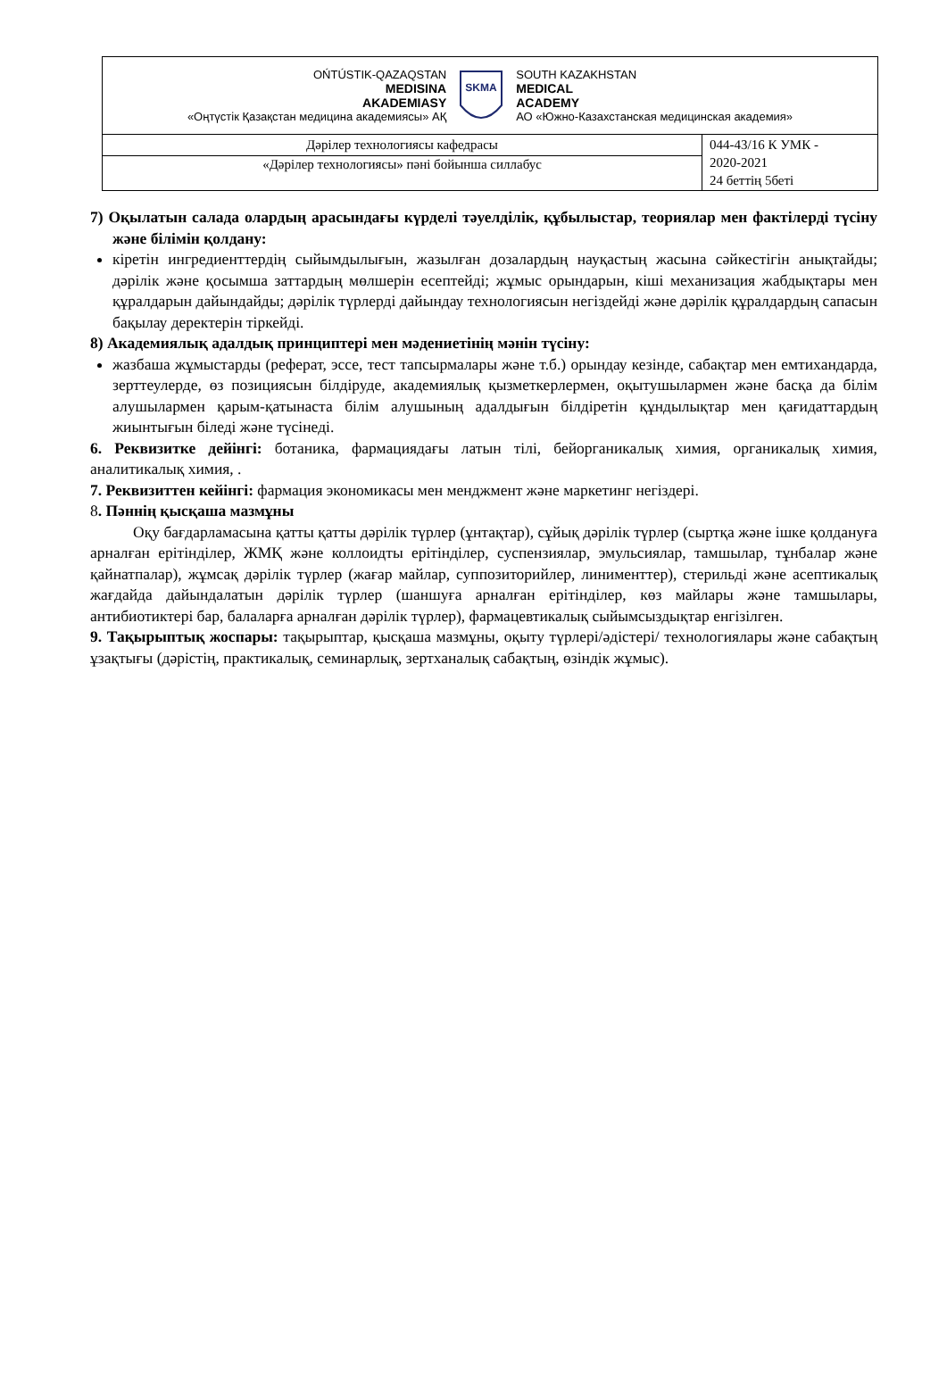| OŃTÚSTIK-QAZAQSTAN MEDISINA AKADEMIASY «Оңтүстік Қазақстан медицина академиясы» АҚ SKMA SOUTH KAZAKHSTAN MEDICAL ACADEMY АО «Южно-Казахстанская медицинская академия» | |
| Дәрілер технологиясы кафедрасы | 044-43/16 К УМК - 2020-2021 24 беттің 5беті |
| «Дәрілер технологиясы» пәні бойынша силлабус | |
7) Оқылатын салада олардың арасындағы күрделі тәуелділік, құбылыстар, теориялар мен фактілерді түсіну және білімін қолдану:
кіретін ингредиенттердің сыйымдылығын, жазылған дозалардың науқастың жасына сәйкестігін анықтайды; дәрілік және қосымша заттардың мөлшерін есептейді; жұмыс орындарын, кіші механизация жабдықтары мен құралдарын дайындайды; дәрілік түрлерді дайындау технологиясын негіздейді және дәрілік құралдардың сапасын бақылау деректерін тіркейді.
8) Академиялық адалдық принциптері мен мәдениетінің мәнін түсіну:
жазбаша жұмыстарды (реферат, эссе, тест тапсырмалары және т.б.) орындау кезінде, сабақтар мен емтихандарда, зерттеулерде, өз позициясын білдіруде, академиялық қызметкерлермен, оқытушылармен және басқа да білім алушылармен қарым-қатынаста білім алушының адалдығын білдіретін құндылықтар мен қағидаттардың жиынтығын біледі және түсінеді.
6. Реквизитке дейінгі: ботаника, фармациядағы латын тілі, бейорганикалық химия, органикалық химия, аналитикалық химия, .
7. Реквизиттен кейінгі: фармация экономикасы мен менджмент және маркетинг негіздері.
8. Пәннің қысқаша мазмұны
Оқу бағдарламасына қатты қатты дәрілік түрлер (ұнтақтар), сұйық дәрілік түрлер (сыртқа және ішке қолдануға арналған ерітінділер, ЖМҚ және коллоидты ерітінділер, суспензиялар, эмульсиялар, тамшылар, тұнбалар және қайнатпалар), жұмсақ дәрілік түрлер (жағар майлар, суппозиторийлер, линименттер), стерильді және асептикалық жағдайда дайындалатын дәрілік түрлер (шаншуға арналған ерітінділер, көз майлары және тамшылары, антибиотиктері бар, балаларға арналған дәрілік түрлер), фармацевтикалық сыйымсыздықтар енгізілген.
9. Тақырыптық жоспары: тақырыптар, қысқаша мазмұны, оқыту түрлері/әдістері/ технологиялары және сабақтың ұзақтығы (дәрістің, практикалық, семинарлық, зертханалық сабақтың, өзіндік жұмыс).